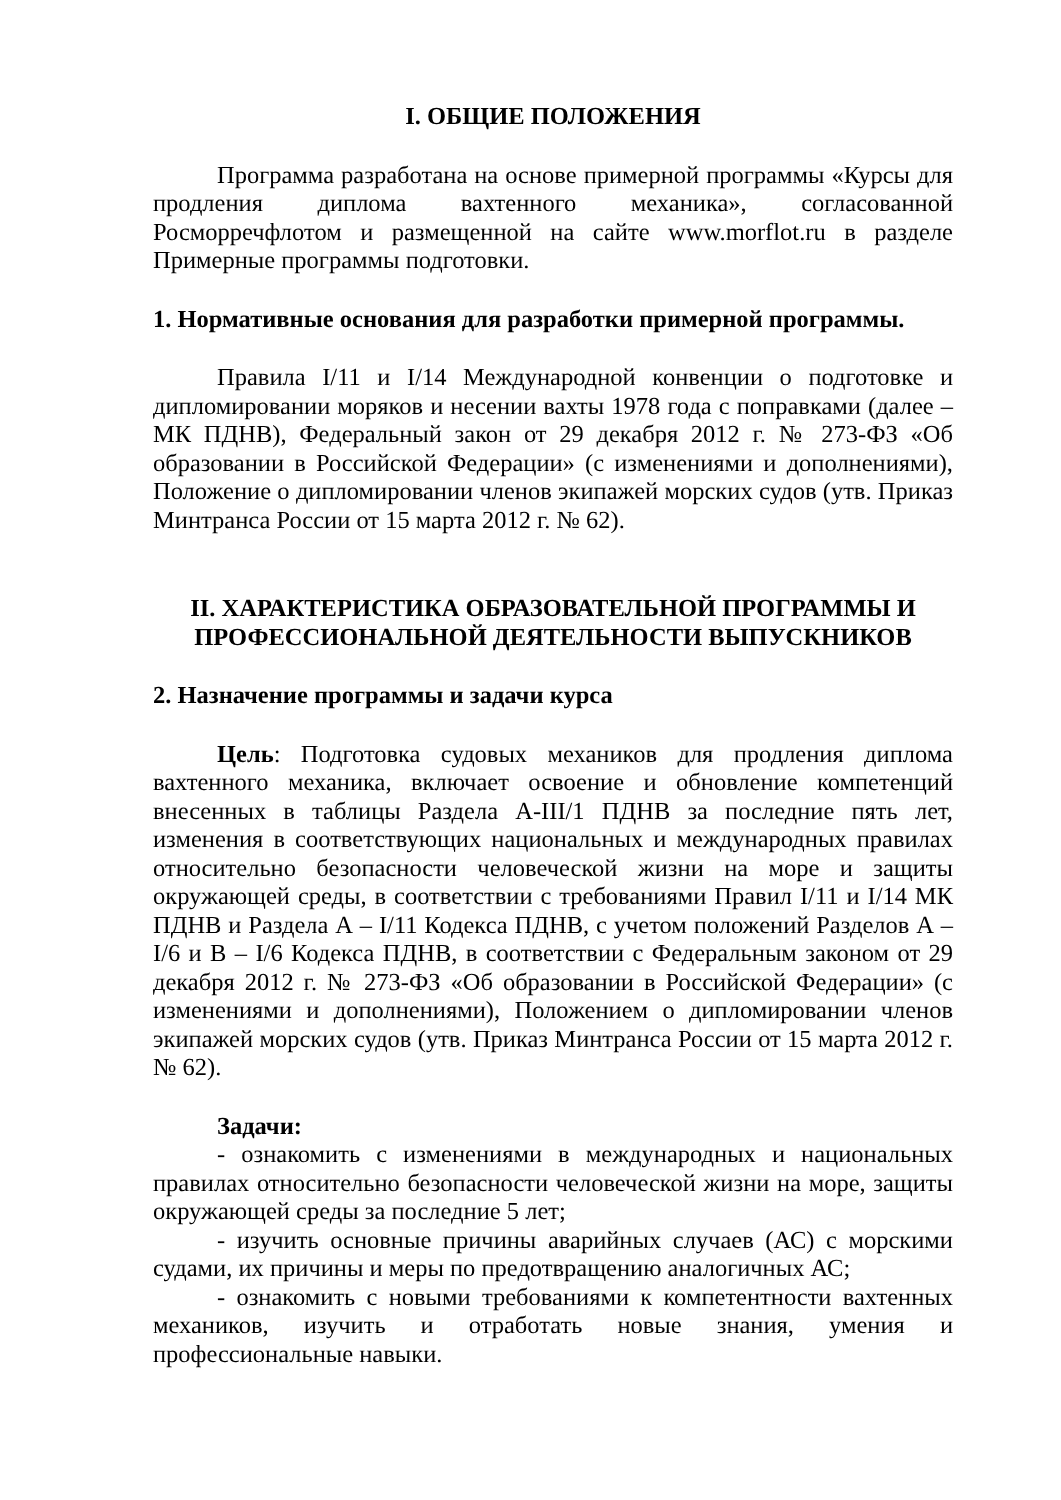I. ОБЩИЕ ПОЛОЖЕНИЯ
Программа разработана на основе примерной программы «Курсы для продления диплома вахтенного механика», согласованной Росморречфлотом и размещенной на сайте www.morflot.ru в разделе Примерные программы подготовки.
1. Нормативные основания для разработки примерной программы.
Правила I/11 и I/14 Международной конвенции о подготовке и дипломировании моряков и несении вахты 1978 года с поправками (далее – МК ПДНВ), Федеральный закон от 29 декабря 2012 г. № 273-ФЗ «Об образовании в Российской Федерации» (с изменениями и дополнениями), Положение о дипломировании членов экипажей морских судов (утв. Приказ Минтранса России от 15 марта 2012 г. № 62).
II. ХАРАКТЕРИСТИКА ОБРАЗОВАТЕЛЬНОЙ ПРОГРАММЫ И ПРОФЕССИОНАЛЬНОЙ ДЕЯТЕЛЬНОСТИ ВЫПУСКНИКОВ
2. Назначение программы и задачи курса
Цель: Подготовка судовых механиков для продления диплома вахтенного механика, включает освоение и обновление компетенций внесенных в таблицы Раздела A-III/1 ПДНВ за последние пять лет, изменения в соответствующих национальных и международных правилах относительно безопасности человеческой жизни на море и защиты окружающей среды, в соответствии с требованиями Правил I/11 и I/14 МК ПДНВ и Раздела А – I/11 Кодекса ПДНВ, с учетом положений Разделов А – I/6 и В – I/6 Кодекса ПДНВ, в соответствии с Федеральным законом от 29 декабря 2012 г. № 273-ФЗ «Об образовании в Российской Федерации» (с изменениями и дополнениями), Положением о дипломировании членов экипажей морских судов (утв. Приказ Минтранса России от 15 марта 2012 г. № 62).
Задачи:
- ознакомить с изменениями в международных и национальных правилах относительно безопасности человеческой жизни на море, защиты окружающей среды за последние 5 лет;
- изучить основные причины аварийных случаев (АС) с морскими судами, их причины и меры по предотвращению аналогичных АС;
- ознакомить с новыми требованиями к компетентности вахтенных механиков, изучить и отработать новые знания, умения и профессиональные навыки.